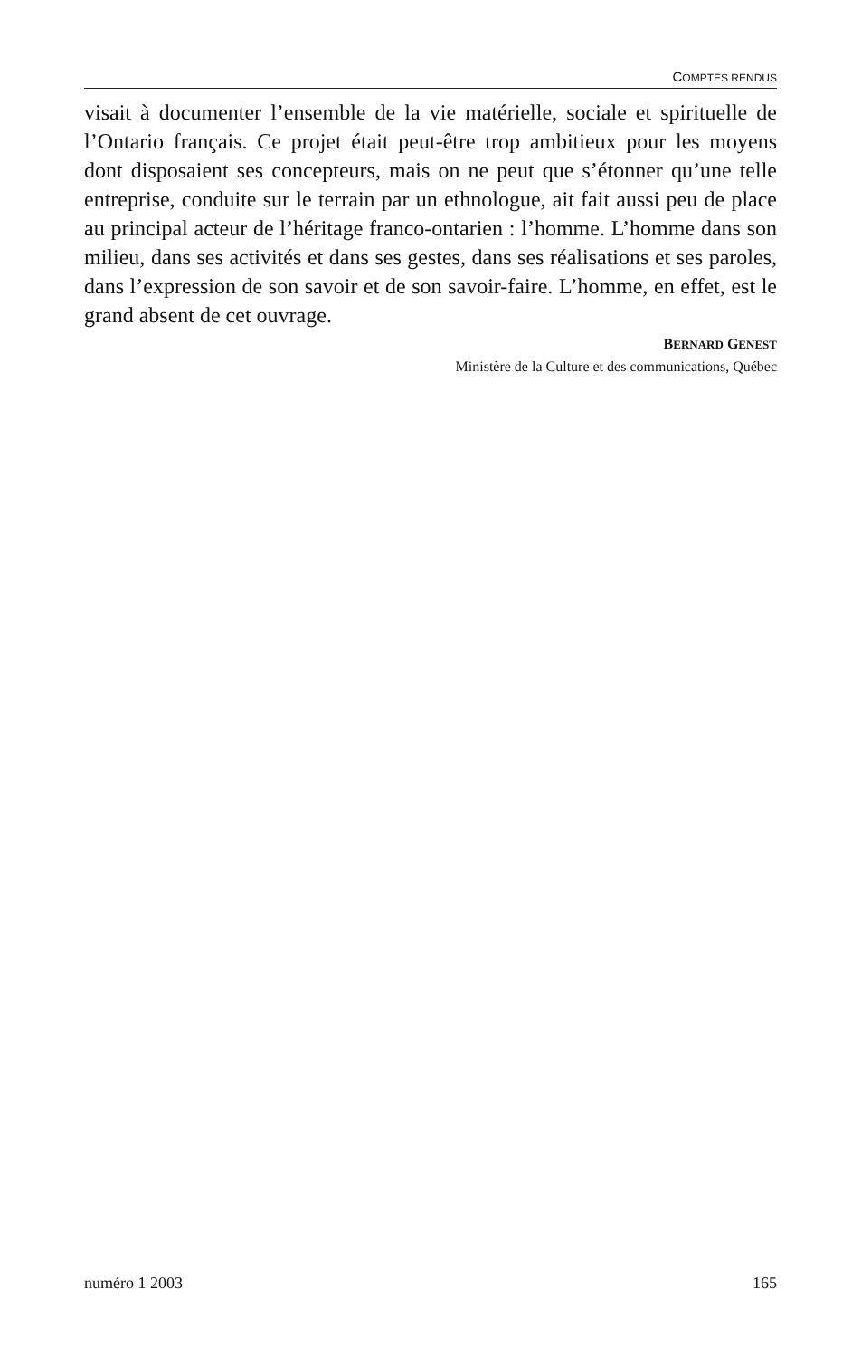COMPTES RENDUS
visait à documenter l’ensemble de la vie matérielle, sociale et spirituelle de l’Ontario français. Ce projet était peut-être trop ambitieux pour les moyens dont disposaient ses concepteurs, mais on ne peut que s’étonner qu’une telle entreprise, conduite sur le terrain par un ethnologue, ait fait aussi peu de place au principal acteur de l’héritage franco-ontarien : l’homme. L’homme dans son milieu, dans ses activités et dans ses gestes, dans ses réalisations et ses paroles, dans l’expression de son savoir et de son savoir-faire. L’homme, en effet, est le grand absent de cet ouvrage.
BERNARD GENEST
Ministère de la Culture et des communications, Québec
numéro 1 2003 165